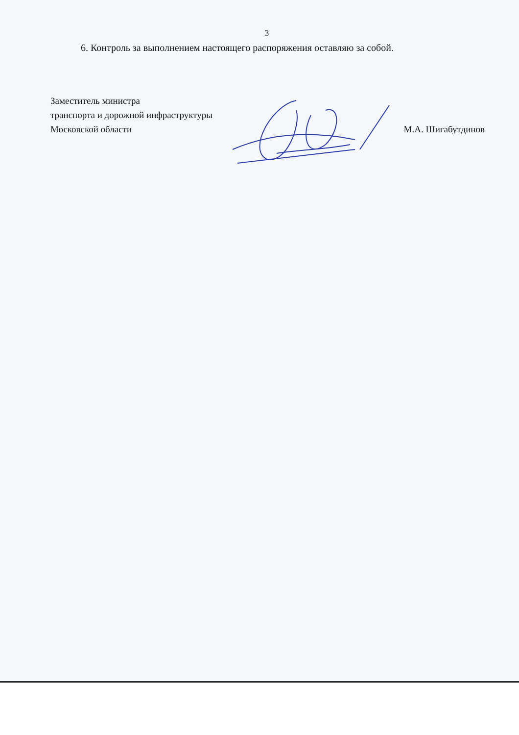3
6. Контроль за выполнением настоящего распоряжения оставляю за собой.
Заместитель министра
транспорта и дорожной инфраструктуры
Московской области
М.А. Шигабутдинов